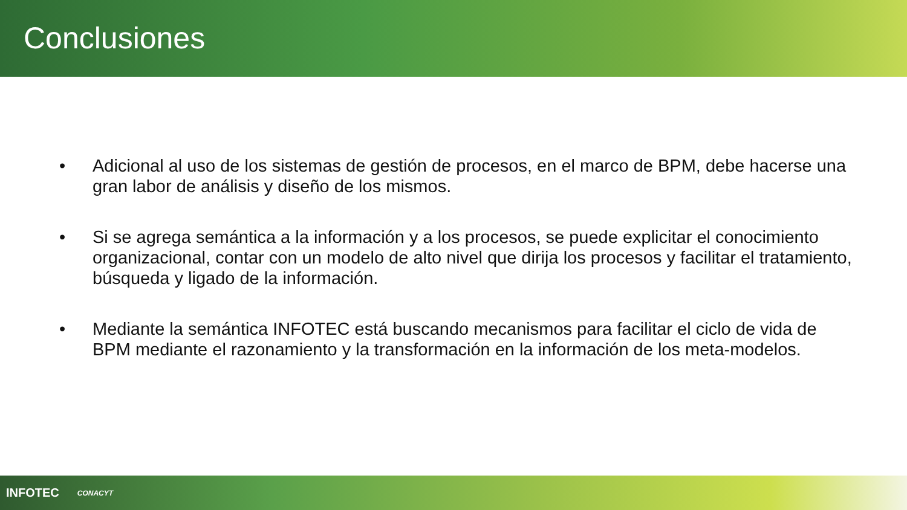Conclusiones
• Adicional al uso de los sistemas de gestión de procesos, en el marco de BPM, debe hacerse una gran labor de análisis y diseño de los mismos.
• Si se agrega semántica a la información y a los procesos, se puede explicitar el conocimiento organizacional, contar con un modelo de alto nivel que dirija los procesos y facilitar el tratamiento, búsqueda y ligado de la información.
• Mediante la semántica INFOTEC está buscando mecanismos para facilitar el ciclo de vida de BPM mediante el razonamiento y la transformación en la información de los meta-modelos.
INFOTEC CONACYT